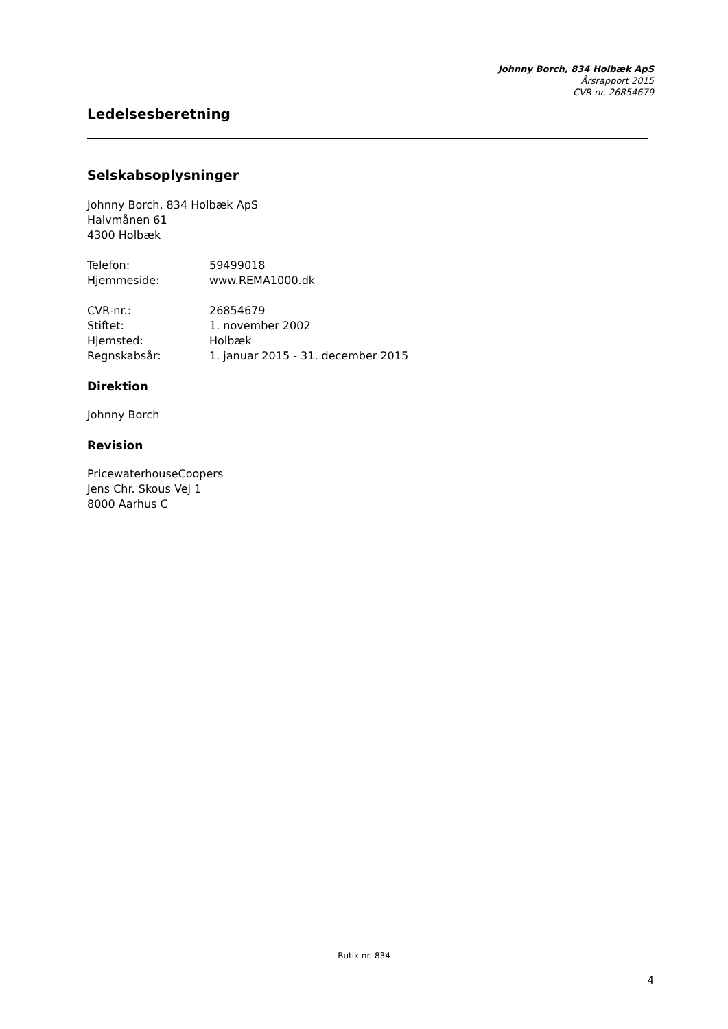Johnny Borch, 834 Holbæk ApS
Årsrapport 2015
CVR-nr. 26854679
Ledelsesberetning
Selskabsoplysninger
Johnny Borch, 834 Holbæk ApS
Halvmånen 61
4300 Holbæk
Telefon: 59499018
Hjemmeside: www.REMA1000.dk
CVR-nr.: 26854679
Stiftet: 1. november 2002
Hjemsted: Holbæk
Regnskabsår: 1. januar 2015 - 31. december 2015
Direktion
Johnny Borch
Revision
PricewaterhouseCoopers
Jens Chr. Skous Vej 1
8000 Aarhus C
Butik nr. 834
4